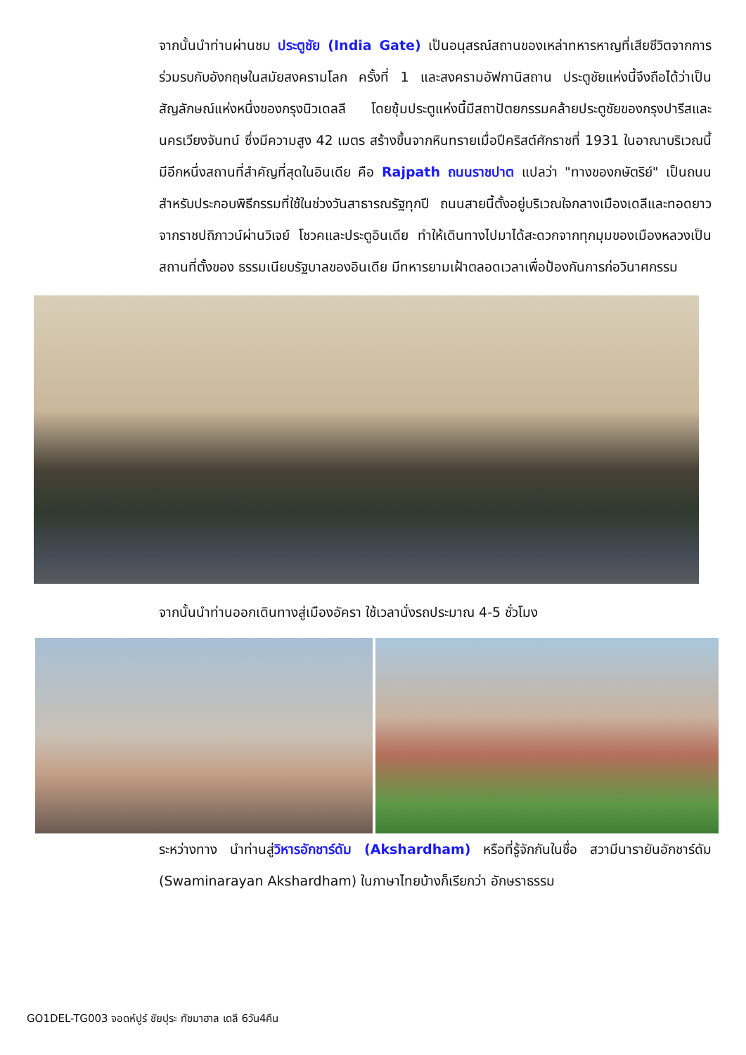จากนั้นนำท่านผ่านชม ประตูชัย (India Gate) เป็นอนุสรณ์สถานของเหล่าทหารหาญที่เสียชีวิตจากการร่วมรบกับอังกฤษในสมัยสงครามโลก ครั้งที่ 1 และสงครามอัฟกานิสถาน ประตูชัยแห่งนี้จึงถือได้ว่าเป็นสัญลักษณ์แห่งหนึ่งของกรุงนิวเดลลี โดยซุ้มประตูแห่งนี้มีสถาปัตยกรรมคล้ายประตูชัยของกรุงปารีสและนครเวียงจันทน์ ซึ่งมีความสูง 42 เมตร สร้างขึ้นจากหินทรายเมื่อปีคริสต์ศักราชที่ 1931 ในอาณาบริเวณนี้ มีอีกหนึ่งสถานที่สำคัญที่สุดในอินเดีย คือ Rajpath ถนนราชปาต แปลว่า "ทางของกษัตริย์" เป็นถนนสำหรับประกอบพิธีกรรมที่ใช้ในช่วงวันสาธารณรัฐทุกปี ถนนสายนี้ตั้งอยู่บริเวณใจกลางเมืองเดลีและทอดยาวจากราชปถิภาวน์ผ่านวิเจย์ โชวคและประตูอินเดีย ทำให้เดินทางไปมาได้สะดวกจากทุกมุมของเมืองหลวงเป็นสถานที่ตั้งของ ธรรมเนียบรัฐบาลของอินเดีย มีทหารยามเฝ้าตลอดเวลาเพื่อป้องกันการก่อวินาศกรรม
จากนั้นนำท่านออกเดินทางสู่เมืองอัครา ใช้เวลานั่งรถประมาณ 4-5 ชั่วโมง
ระหว่างทาง นำท่านสู่วิหารอักชาร์ดัม (Akshardham) หรือที่รู้จักกันในชื่อ สวามีนารายันอักชาร์ดัม (Swaminarayan Akshardham) ในภาษาไทยบ้างก็เรียกว่า อักษราธรรม
GO1DEL-TG003 จอดห์ปูร์ ชัยปุระ ทัชมาฮาล เดลี 6วัน4คืน